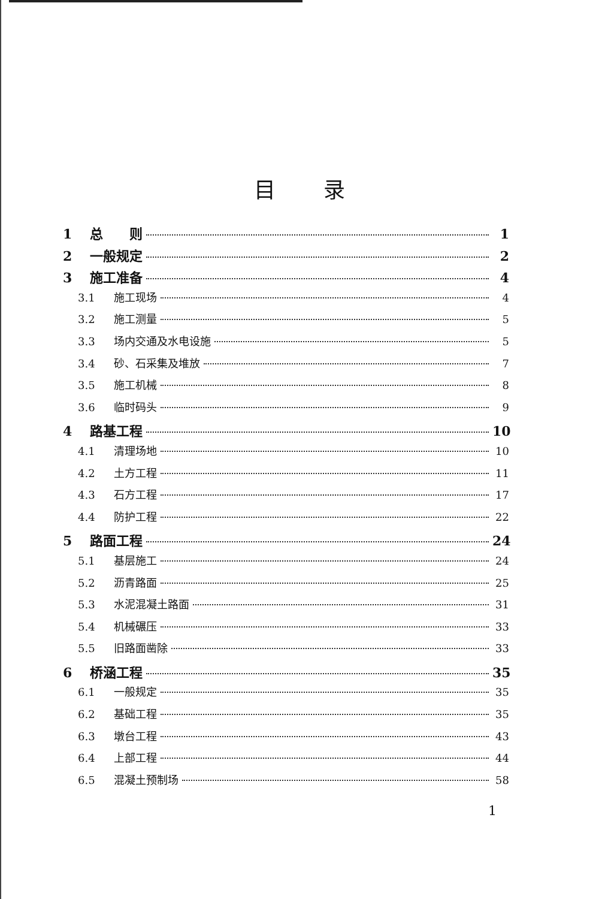目录
1 总　　则 1
2 一般规定 2
3 施工准备 4
3.1 施工现场 4
3.2 施工测量 5
3.3 场内交通及水电设施 5
3.4 砂、石采集及堆放 7
3.5 施工机械 8
3.6 临时码头 9
4 路基工程 10
4.1 清理场地 10
4.2 土方工程 11
4.3 石方工程 17
4.4 防护工程 22
5 路面工程 24
5.1 基层施工 24
5.2 沥青路面 25
5.3 水泥混凝土路面 31
5.4 机械碾压 33
5.5 旧路面凿除 33
6 桥涵工程 35
6.1 一般规定 35
6.2 基础工程 35
6.3 墩台工程 43
6.4 上部工程 44
6.5 混凝土预制场 58
1